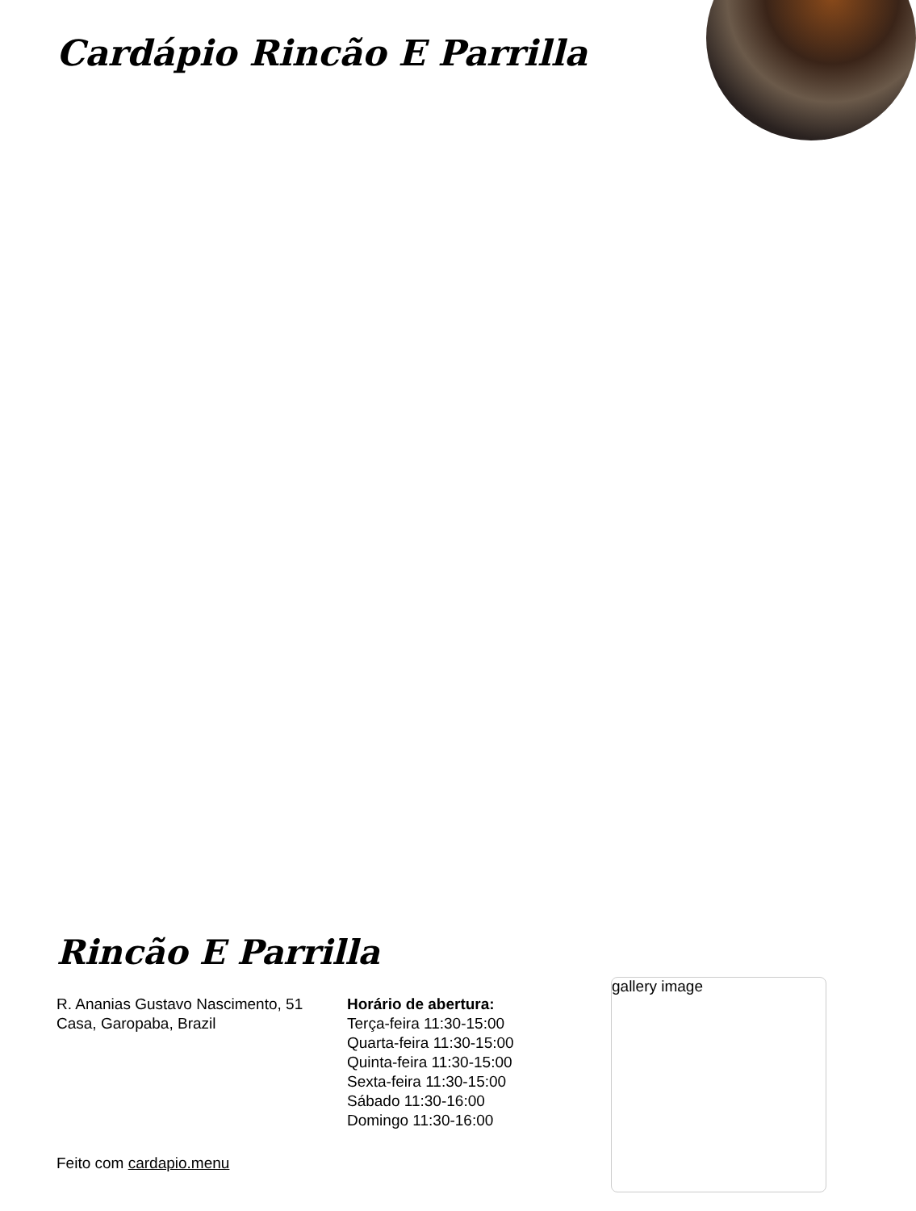Cardápio Rincão E Parrilla
Rincão E Parrilla
R. Ananias Gustavo Nascimento, 51 Casa, Garopaba, Brazil
Horário de abertura:
Terça-feira 11:30-15:00
Quarta-feira 11:30-15:00
Quinta-feira 11:30-15:00
Sexta-feira 11:30-15:00
Sábado 11:30-16:00
Domingo 11:30-16:00
gallery image
Feito com cardapio.menu